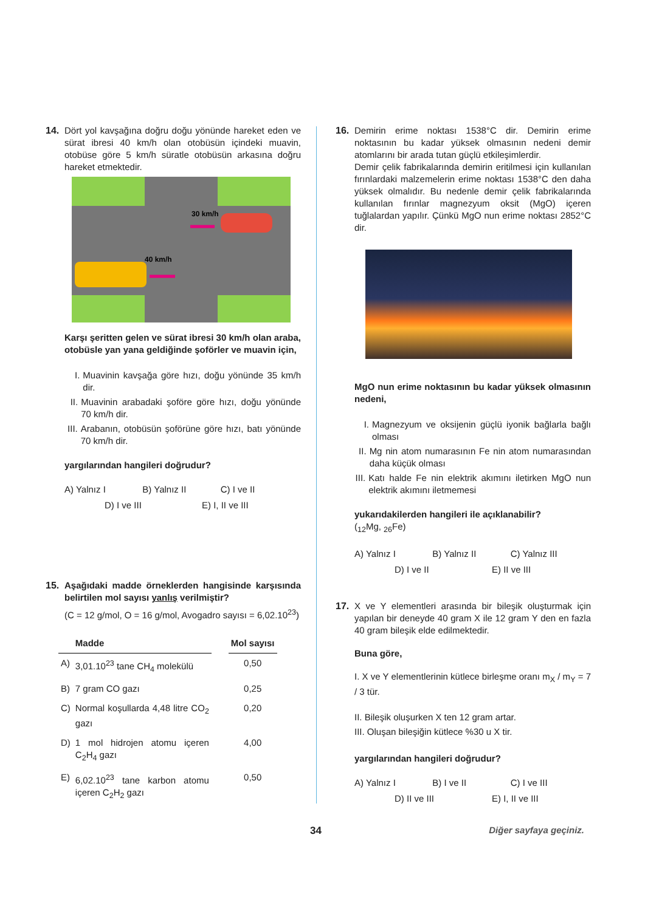14. Dört yol kavşağına doğru doğu yönünde hareket eden ve sürat ibresi 40 km/h olan otobüsün içindeki muavin, otobüse göre 5 km/h süratle otobüsün arkasına doğru hareket etmektedir.
30 km/h
40 km/h
Karşı şeritten gelen ve sürat ibresi 30 km/h olan araba, otobüsle yan yana geldiğinde şoförler ve muavin için,
I. Muavinin kavşağa göre hızı, doğu yönünde 35 km/h dir.
II. Muavinin arabadaki şoföre göre hızı, doğu yönünde 70 km/h dir.
III. Arabanın, otobüsün şoförüne göre hızı, batı yönünde 70 km/h dir.
yargılarından hangileri doğrudur?
A) Yalnız I B) Yalnız II C) I ve II
D) I ve III E) I, II ve III
15. Aşağıdaki madde örneklerden hangisinde karşısında belirtilen mol sayısı yanlış verilmiştir?
(C = 12 g/mol, O = 16 g/mol, Avogadro sayısı = 6,02.10<sup>23</sup>)
| | Madde | | Mol sayısı |
| --- | --- | --- | --- |
| A) | 3,01.10<sup>23</sup> tane CH<sub>4</sub> molekülü | | 0,50 |
| B) | 7 gram CO gazı | | 0,25 |
| C) | Normal koşullarda 4,48 litre CO<sub>2</sub> gazı | | 0,20 |
| D) | 1 mol hidrojen atomu içeren C<sub>2</sub>H<sub>4</sub> gazı | | 4,00 |
| E) | 6,02.10<sup>23</sup> tane karbon atomu içeren C<sub>2</sub>H<sub>2</sub> gazı | | 0,50 |
16. Demirin erime noktası 1538°C dir. Demirin erime noktasının bu kadar yüksek olmasının nedeni demir atomlarını bir arada tutan güçlü etkileşimlerdir.
Demir çelik fabrikalarında demirin eritilmesi için kullanılan fırınlardaki malzemelerin erime noktası 1538°C den daha yüksek olmalıdır. Bu nedenle demir çelik fabrikalarında kullanılan fırınlar magnezyum oksit (MgO) içeren tuğlalardan yapılır. Çünkü MgO nun erime noktası 2852°C dir.
MgO nun erime noktasının bu kadar yüksek olmasının nedeni,
I. Magnezyum ve oksijenin güçlü iyonik bağlarla bağlı olması
II. Mg nin atom numarasının Fe nin atom numarasından daha küçük olması
III. Katı halde Fe nin elektrik akımını iletirken MgO nun elektrik akımını iletmemesi
yukarıdakilerden hangileri ile açıklanabilir?
(<sub>12</sub>Mg, <sub>26</sub>Fe)
A) Yalnız I B) Yalnız II C) Yalnız III
D) I ve II E) II ve III
17. X ve Y elementleri arasında bir bileşik oluşturmak için yapılan bir deneyde 40 gram X ile 12 gram Y den en fazla 40 gram bileşik elde edilmektedir.
Buna göre,
I. X ve Y elementlerinin kütlece birleşme oranı m<sub>X</sub> / m<sub>Y</sub> = 7 / 3 tür.
II. Bileşik oluşurken X ten 12 gram artar.
III. Oluşan bileşiğin kütlece %30 u X tir.
yargılarından hangileri doğrudur?
A) Yalnız I B) I ve II C) I ve III
D) II ve III E) I, II ve III
34 Diğer sayfaya geçiniz.